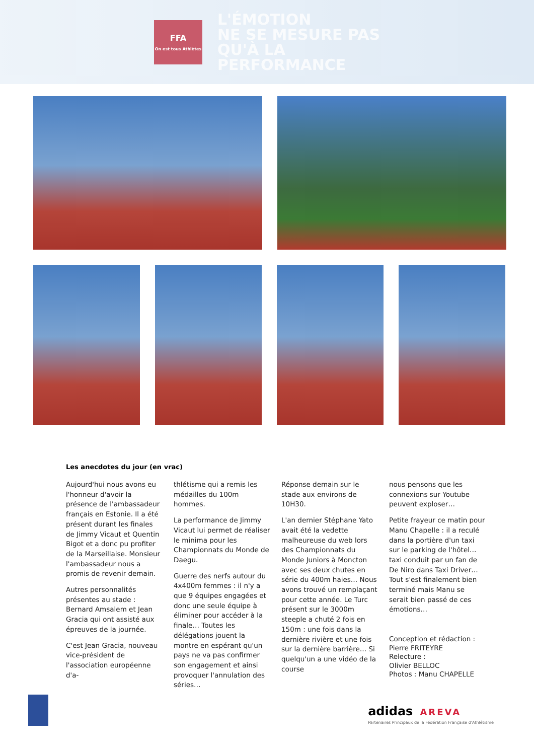FFA
On est tous Athlètes
L'ÉMOTION
NE SE MESURE PAS
QU'À LA
PERFORMANCE
Les anecdotes du jour (en vrac)
Aujourd'hui nous avons eu l'honneur d'avoir la présence de l'ambassadeur français en Estonie. Il a été présent durant les finales de Jimmy Vicaut et Quentin Bigot et a donc pu profiter de la Marseillaise. Monsieur l'ambassadeur nous a promis de revenir demain.
Autres personnalités présentes au stade : Bernard Amsalem et Jean Gracia qui ont assisté aux épreuves de la journée.
C'est Jean Gracia, nouveau vice-président de l'association européenne d'a-
thlétisme qui a remis les médailles du 100m hommes.
La performance de Jimmy Vicaut lui permet de réaliser le minima pour les Championnats du Monde de Daegu.
Guerre des nerfs autour du 4x400m femmes : il n'y a que 9 équipes engagées et donc une seule équipe à éliminer pour accéder à la finale… Toutes les délégations jouent la montre en espérant qu'un pays ne va pas confirmer son engagement et ainsi provoquer l'annulation des séries…
Réponse demain sur le stade aux environs de 10H30.
L'an dernier Stéphane Yato avait été la vedette malheureuse du web lors des Championnats du Monde Juniors à Moncton avec ses deux chutes en série du 400m haies… Nous avons trouvé un remplaçant pour cette année. Le Turc présent sur le 3000m steeple a chuté 2 fois en 150m : une fois dans la dernière rivière et une fois sur la dernière barrière… Si quelqu'un a une vidéo de la course
nous pensons que les connexions sur Youtube peuvent exploser…
Petite frayeur ce matin pour Manu Chapelle : il a reculé dans la portière d'un taxi sur le parking de l'hôtel… taxi conduit par un fan de De Niro dans Taxi Driver… Tout s'est finalement bien terminé mais Manu se serait bien passé de ces émotions…
Conception et rédaction :
Pierre FRITEYRE
Relecture :
Olivier BELLOC
Photos : Manu CHAPELLE
adidas AREVA
Partenaires Principaux de la Fédération Française d'Athlétisme